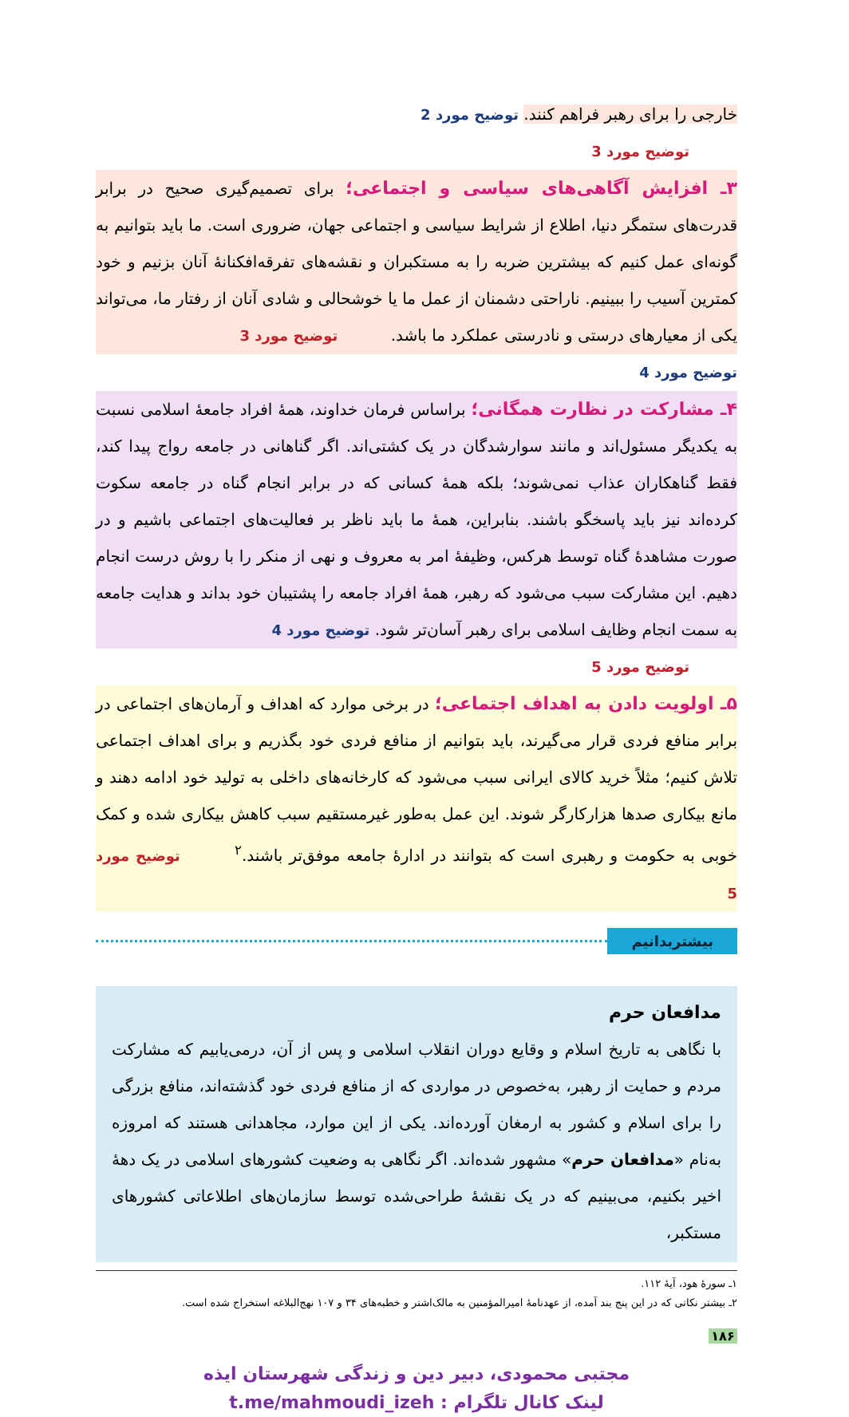خارجی را برای رهبر فراهم کنند. توضیح مورد 2
توضیح مورد 3
۳ـ افزایش آگاهی‌های سیاسی و اجتماعی؛ برای تصمیم‌گیری صحیح در برابر قدرت‌های ستمگر دنیا، اطلاع از شرایط سیاسی و اجتماعی جهان، ضروری است. ما باید بتوانیم به گونه‌ای عمل کنیم که بیشترین ضربه را به مستکبران و نقشه‌های تفرقه‌افکنانهٔ آنان بزنیم و خود کمترین آسیب را ببینیم. ناراحتی دشمنان از عمل ما یا خوشحالی و شادی آنان از رفتار ما، می‌تواند یکی از معیارهای درستی و نادرستی عملکرد ما باشد. توضیح مورد 3
توضیح مورد 4
۴ـ مشارکت در نظارت همگانی؛ براساس فرمان خداوند، همهٔ افراد جامعهٔ اسلامی نسبت به یکدیگر مسئول‌اند و مانند سوارشدگان در یک کشتی‌اند. اگر گناهانی در جامعه رواج پیدا کند، فقط گناهکاران عذاب نمی‌شوند؛ بلکه همهٔ کسانی که در برابر انجام گناه در جامعه سکوت کرده‌اند نیز باید پاسخگو باشند. بنابراین، همهٔ ما باید ناظر بر فعالیت‌های اجتماعی باشیم و در صورت مشاهدهٔ گناه توسط هرکس، وظیفهٔ امر به معروف و نهی از منکر را با روش درست انجام دهیم. این مشارکت سبب می‌شود که رهبر، همهٔ افراد جامعه را پشتیبان خود بداند و هدایت جامعه به سمت انجام وظایف اسلامی برای رهبر آسان‌تر شود. توضیح مورد 4
توضیح مورد 5
۵ـ اولویت دادن به اهداف اجتماعی؛ در برخی موارد که اهداف و آرمان‌های اجتماعی در برابر منافع فردی قرار می‌گیرند، باید بتوانیم از منافع فردی خود بگذریم و برای اهداف اجتماعی تلاش کنیم؛ مثلاً خرید کالای ایرانی سبب می‌شود که کارخانه‌های داخلی به تولید خود ادامه دهند و مانع بیکاری صدها هزارکارگر شوند. این عمل به‌طور غیرمستقیم سبب کاهش بیکاری شده و کمک خوبی به حکومت و رهبری است که بتوانند در ادارهٔ جامعه موفق‌تر باشند.<sup>۲</sup> توضیح مورد 5
بیشتربدانیم
مدافعان حرم
با نگاهی به تاریخ اسلام و وقایع دوران انقلاب اسلامی و پس از آن، درمی‌یابیم که مشارکت مردم و حمایت از رهبر، به‌خصوص در مواردی که از منافع فردی خود گذشته‌اند، منافع بزرگی را برای اسلام و کشور به ارمغان آورده‌اند. یکی از این موارد، مجاهدانی هستند که امروزه به‌نام «مدافعان حرم» مشهور شده‌اند. اگر نگاهی به وضعیت کشورهای اسلامی در یک دههٔ اخیر بکنیم، می‌بینیم که در یک نقشهٔ طراحی‌شده توسط سازمان‌های اطلاعاتی کشورهای مستکبر،
۱ـ سورهٔ هود، آیهٔ ۱۱۲.
۲ـ بیشتر نکاتی که در این پنج بند آمده، از عهدنامهٔ امیرالمؤمنین به مالک‌اشتر و خطبه‌های ۳۴ و ۱۰۷ نهج‌البلاغه استخراج شده است.
۱۸۶
مجتبی محمودی، دبیر دین و زندگی شهرستان ایذه
لینک کانال تلگرام : t.me/mahmoudi_izeh